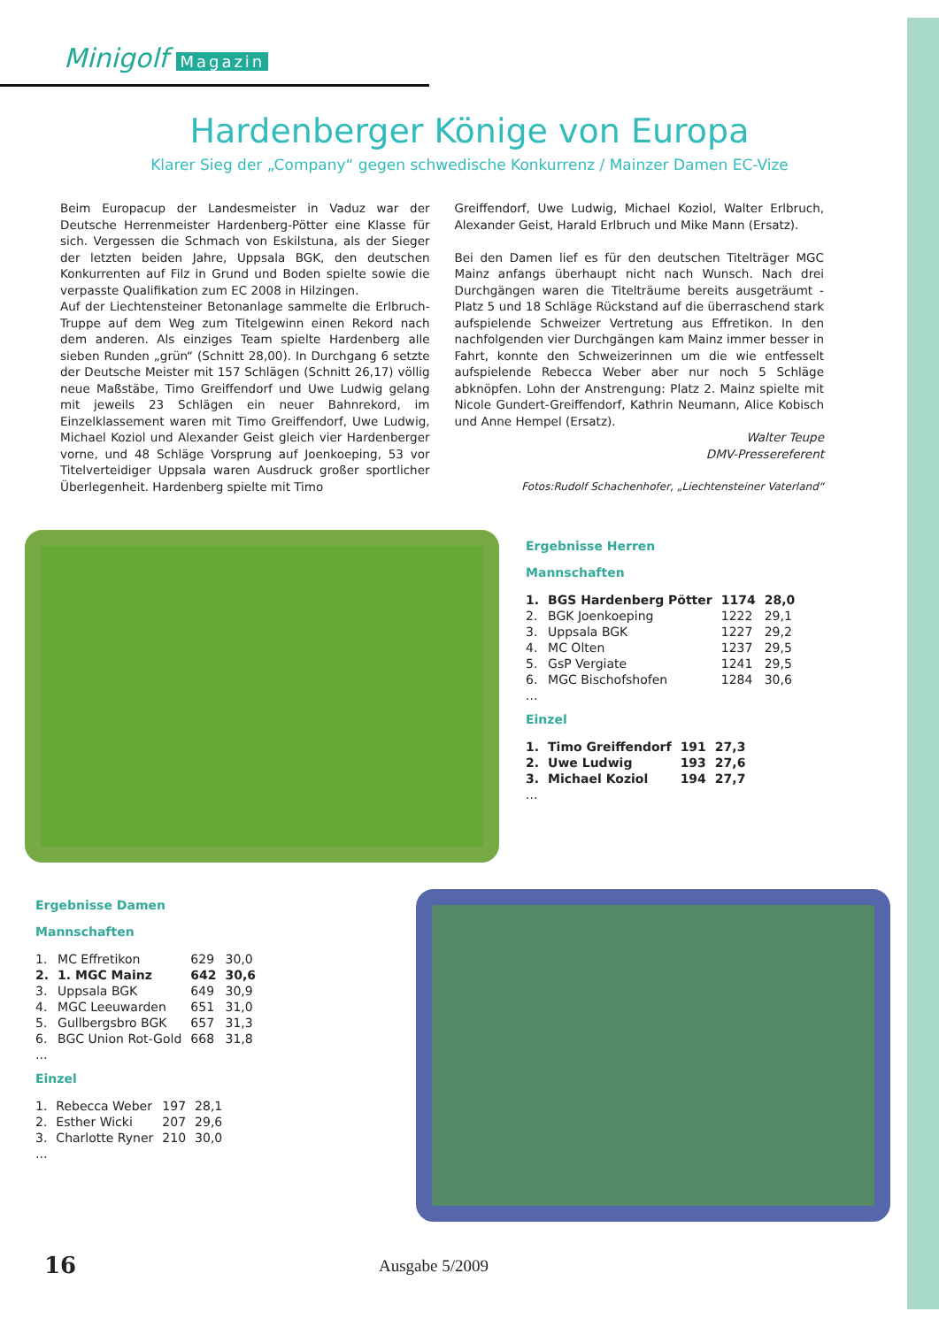Minigolf Magazin
Hardenberger Könige von Europa
Klarer Sieg der „Company“ gegen schwedische Konkurrenz / Mainzer Damen EC-Vize
Beim Europacup der Landesmeister in Vaduz war der Deutsche Herrenmeister Hardenberg-Pötter eine Klasse für sich. Vergessen die Schmach von Eskilstuna, als der Sieger der letzten beiden Jahre, Uppsala BGK, den deutschen Konkurrenten auf Filz in Grund und Boden spielte sowie die verpasste Qualifikation zum EC 2008 in Hilzingen.
Auf der Liechtensteiner Betonanlage sammelte die Erlbruch-Truppe auf dem Weg zum Titelgewinn einen Rekord nach dem anderen. Als einziges Team spielte Hardenberg alle sieben Runden „grün“ (Schnitt 28,00). In Durchgang 6 setzte der Deutsche Meister mit 157 Schlägen (Schnitt 26,17) völlig neue Maßstäbe, Timo Greiffendorf und Uwe Ludwig gelang mit jeweils 23 Schlägen ein neuer Bahnrekord, im Einzelklassement waren mit Timo Greiffendorf, Uwe Ludwig, Michael Koziol und Alexander Geist gleich vier Hardenberger vorne, und 48 Schläge Vorsprung auf Joenkoeping, 53 vor Titelverteidiger Uppsala waren Ausdruck großer sportlicher Überlegenheit. Hardenberg spielte mit Timo
Greiffendorf, Uwe Ludwig, Michael Koziol, Walter Erlbruch, Alexander Geist, Harald Erlbruch und Mike Mann (Ersatz).
Bei den Damen lief es für den deutschen Titelträger MGC Mainz anfangs überhaupt nicht nach Wunsch. Nach drei Durchgängen waren die Titelträume bereits ausgeträumt - Platz 5 und 18 Schläge Rückstand auf die überraschend stark aufspielende Schweizer Vertretung aus Effretikon. In den nachfolgenden vier Durchgängen kam Mainz immer besser in Fahrt, konnte den Schweizerinnen um die wie entfesselt aufspielende Rebecca Weber aber nur noch 5 Schläge abknöpfen. Lohn der Anstrengung: Platz 2. Mainz spielte mit Nicole Gundert-Greiffendorf, Kathrin Neumann, Alice Kobisch und Anne Hempel (Ersatz).
Walter Teupe
DMV-Pressereferent
Fotos:Rudolf Schachenhofer, „Liechtensteiner Vaterland“
Ergebnisse Herren
Mannschaften
| 1. | BGS Hardenberg Pötter | 1174 | 28,0 |
| 2. | BGK Joenkoeping | 1222 | 29,1 |
| 3. | Uppsala BGK | 1227 | 29,2 |
| 4. | MC Olten | 1237 | 29,5 |
| 5. | GsP Vergiate | 1241 | 29,5 |
| 6. | MGC Bischofshofen | 1284 | 30,6 |
| ... | | | |
Einzel
| 1. | Timo Greiffendorf | 191 | 27,3 |
| 2. | Uwe Ludwig | 193 | 27,6 |
| 3. | Michael Koziol | 194 | 27,7 |
| ... | | | |
Ergebnisse Damen
Mannschaften
| 1. | MC Effretikon | 629 | 30,0 |
| 2. | 1. MGC Mainz | 642 | 30,6 |
| 3. | Uppsala BGK | 649 | 30,9 |
| 4. | MGC Leeuwarden | 651 | 31,0 |
| 5. | Gullbergsbro BGK | 657 | 31,3 |
| 6. | BGC Union Rot-Gold | 668 | 31,8 |
| ... | | | |
Einzel
| 1. | Rebecca Weber | 197 | 28,1 |
| 2. | Esther Wicki | 207 | 29,6 |
| 3. | Charlotte Ryner | 210 | 30,0 |
| ... | | | |
16 Ausgabe 5/2009